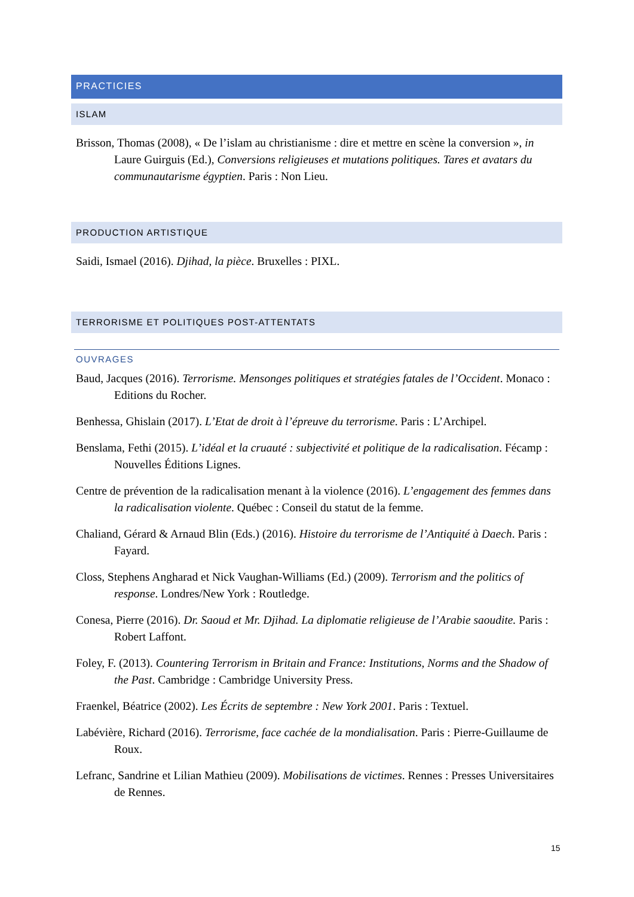PRACTICIES
ISLAM
Brisson, Thomas (2008), « De l’islam au christianisme : dire et mettre en scène la conversion », in Laure Guirguis (Ed.), Conversions religieuses et mutations politiques. Tares et avatars du communautarisme égyptien. Paris : Non Lieu.
PRODUCTION ARTISTIQUE
Saidi, Ismael (2016). Djihad, la pièce. Bruxelles : PIXL.
TERRORISME ET POLITIQUES POST-ATTENTATS
OUVRAGES
Baud, Jacques (2016). Terrorisme. Mensonges politiques et stratégies fatales de l’Occident. Monaco : Editions du Rocher.
Benhessa, Ghislain (2017). L’Etat de droit à l’épreuve du terrorisme. Paris : L’Archipel.
Benslama, Fethi (2015). L’idéal et la cruauté : subjectivité et politique de la radicalisation. Fécamp : Nouvelles Éditions Lignes.
Centre de prévention de la radicalisation menant à la violence (2016). L’engagement des femmes dans la radicalisation violente. Québec : Conseil du statut de la femme.
Chaliand, Gérard & Arnaud Blin (Eds.) (2016). Histoire du terrorisme de l’Antiquité à Daech. Paris : Fayard.
Closs, Stephens Angharad et Nick Vaughan-Williams (Ed.) (2009). Terrorism and the politics of response. Londres/New York : Routledge.
Conesa, Pierre (2016). Dr. Saoud et Mr. Djihad. La diplomatie religieuse de l’Arabie saoudite. Paris : Robert Laffont.
Foley, F. (2013). Countering Terrorism in Britain and France: Institutions, Norms and the Shadow of the Past. Cambridge : Cambridge University Press.
Fraenkel, Béatrice (2002). Les Écrits de septembre : New York 2001. Paris : Textuel.
Labévière, Richard (2016). Terrorisme, face cachée de la mondialisation. Paris : Pierre-Guillaume de Roux.
Lefranc, Sandrine et Lilian Mathieu (2009). Mobilisations de victimes. Rennes : Presses Universitaires de Rennes.
15